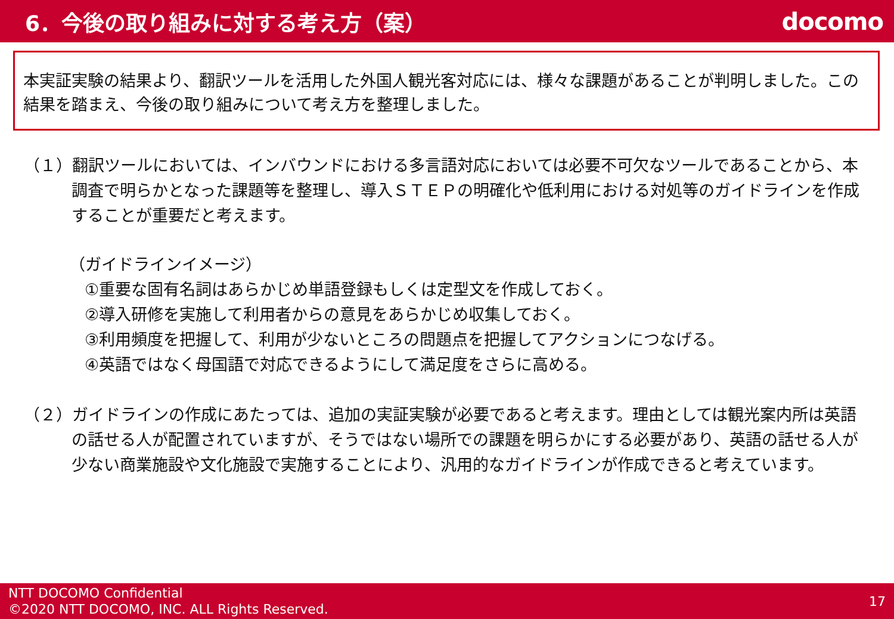6．今後の取り組みに対する考え方（案）
docomo
本実証実験の結果より、翻訳ツールを活用した外国人観光客対応には、様々な課題があることが判明しました。この結果を踏まえ、今後の取り組みについて考え方を整理しました。
（１）翻訳ツールにおいては、インバウンドにおける多言語対応においては必要不可欠なツールであることから、本調査で明らかとなった課題等を整理し、導入ＳＴＥＰの明確化や低利用における対処等のガイドラインを作成することが重要だと考えます。
（ガイドラインイメージ）
①重要な固有名詞はあらかじめ単語登録もしくは定型文を作成しておく。
②導入研修を実施して利用者からの意見をあらかじめ収集しておく。
③利用頻度を把握して、利用が少ないところの問題点を把握してアクションにつなげる。
④英語ではなく母国語で対応できるようにして満足度をさらに高める。
（２）ガイドラインの作成にあたっては、追加の実証実験が必要であると考えます。理由としては観光案内所は英語の話せる人が配置されていますが、そうではない場所での課題を明らかにする必要があり、英語の話せる人が少ない商業施設や文化施設で実施することにより、汎用的なガイドラインが作成できると考えています。
NTT DOCOMO Confidential
©2020 NTT DOCOMO, INC. ALL Rights Reserved.
17